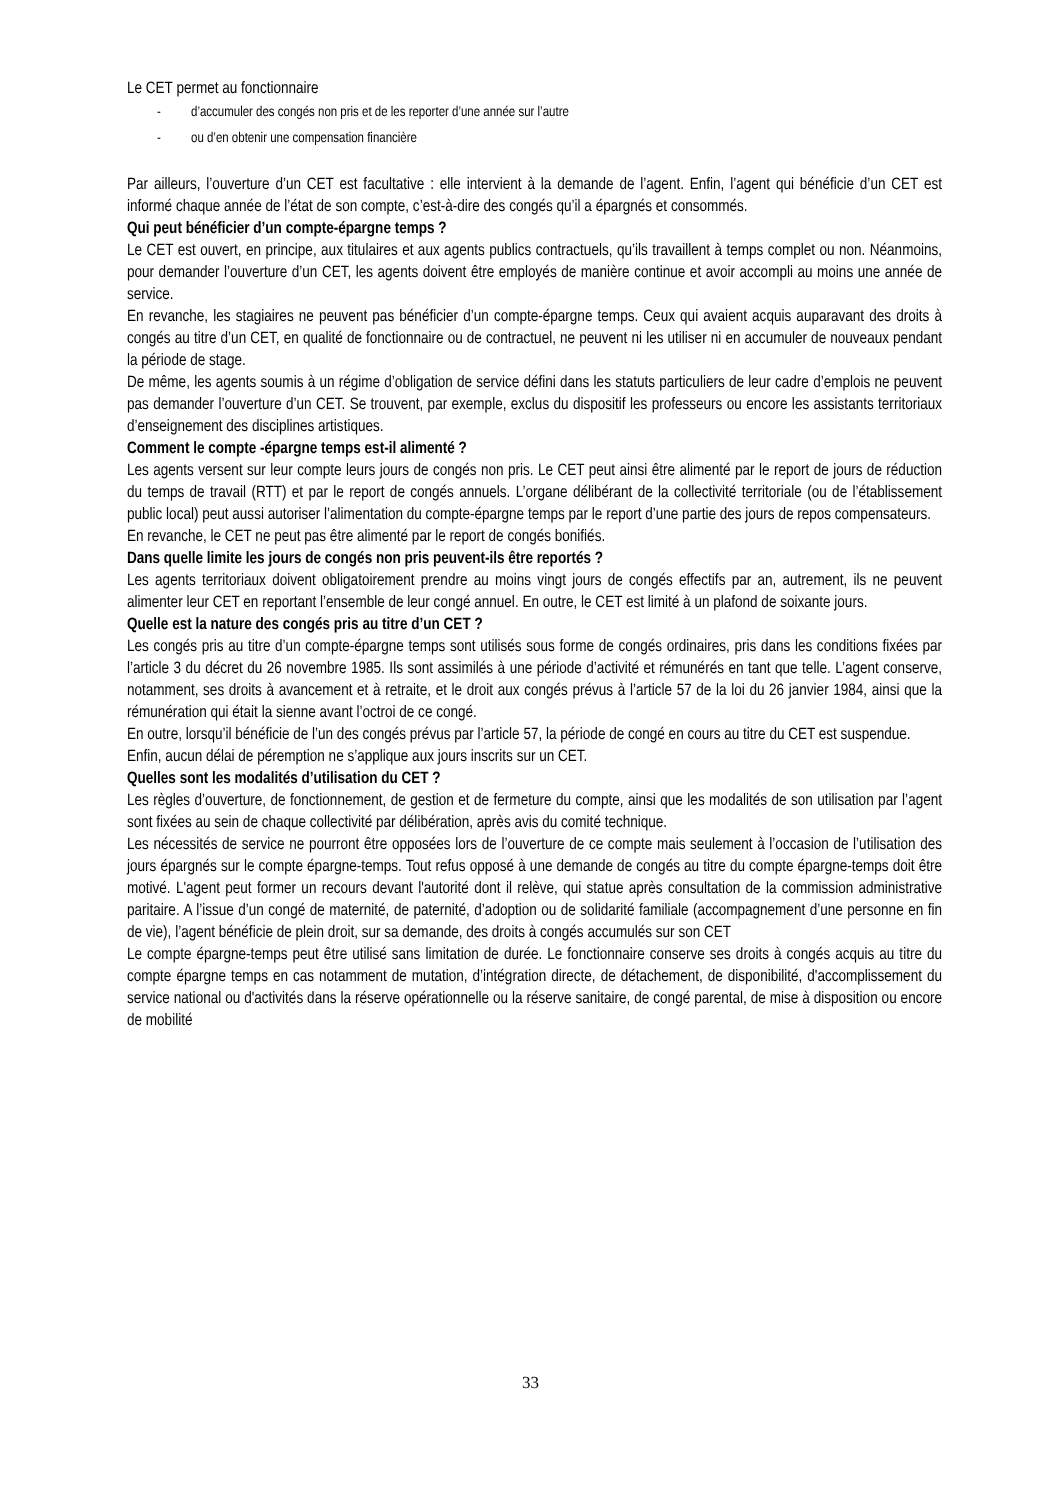Le CET permet au fonctionnaire
- d’accumuler des congés non pris et de les reporter d’une année sur l’autre
- ou d’en obtenir une compensation financière
Par ailleurs, l’ouverture d’un CET est facultative : elle intervient à la demande de l’agent. Enfin, l’agent qui bénéficie d’un CET est informé chaque année de l’état de son compte, c’est-à-dire des congés qu’il a épargnés et consommés.
Qui peut bénéficier d’un compte-épargne temps ?
Le CET est ouvert, en principe, aux titulaires et aux agents publics contractuels, qu’ils travaillent à temps complet ou non. Néanmoins, pour demander l’ouverture d’un CET, les agents doivent être employés de manière continue et avoir accompli au moins une année de service.
En revanche, les stagiaires ne peuvent pas bénéficier d’un compte-épargne temps. Ceux qui avaient acquis auparavant des droits à congés au titre d’un CET, en qualité de fonctionnaire ou de contractuel, ne peuvent ni les utiliser ni en accumuler de nouveaux pendant la période de stage.
De même, les agents soumis à un régime d’obligation de service défini dans les statuts particuliers de leur cadre d’emplois ne peuvent pas demander l’ouverture d’un CET. Se trouvent, par exemple, exclus du dispositif les professeurs ou encore les assistants territoriaux d’enseignement des disciplines artistiques.
Comment le compte -épargne temps est-il alimenté ?
Les agents versent sur leur compte leurs jours de congés non pris. Le CET peut ainsi être alimenté par le report de jours de réduction du temps de travail (RTT) et par le report de congés annuels. L’organe délibérant de la collectivité territoriale (ou de l’établissement public local) peut aussi autoriser l’alimentation du compte-épargne temps par le report d’une partie des jours de repos compensateurs.
En revanche, le CET ne peut pas être alimenté par le report de congés bonifiés.
Dans quelle limite les jours de congés non pris peuvent-ils être reportés ?
Les agents territoriaux doivent obligatoirement prendre au moins vingt jours de congés effectifs par an, autrement, ils ne peuvent alimenter leur CET en reportant l’ensemble de leur congé annuel. En outre, le CET est limité à un plafond de soixante jours.
Quelle est la nature des congés pris au titre d’un CET ?
Les congés pris au titre d’un compte-épargne temps sont utilisés sous forme de congés ordinaires, pris dans les conditions fixées par l’article 3 du décret du 26 novembre 1985. Ils sont assimilés à une période d’activité et rémunérés en tant que telle. L’agent conserve, notamment, ses droits à avancement et à retraite, et le droit aux congés prévus à l’article 57 de la loi du 26 janvier 1984, ainsi que la rémunération qui était la sienne avant l’octroi de ce congé.
En outre, lorsqu’il bénéficie de l’un des congés prévus par l’article 57, la période de congé en cours au titre du CET est suspendue.
Enfin, aucun délai de péremption ne s’applique aux jours inscrits sur un CET.
Quelles sont les modalités d’utilisation du CET ?
Les règles d’ouverture, de fonctionnement, de gestion et de fermeture du compte, ainsi que les modalités de son utilisation par l’agent sont fixées au sein de chaque collectivité par délibération, après avis du comité technique.
Les nécessités de service ne pourront être opposées lors de l’ouverture de ce compte mais seulement à l’occasion de l’utilisation des jours épargnés sur le compte épargne-temps. Tout refus opposé à une demande de congés au titre du compte épargne-temps doit être motivé. L'agent peut former un recours devant l'autorité dont il relève, qui statue après consultation de la commission administrative paritaire. A l’issue d’un congé de maternité, de paternité, d’adoption ou de solidarité familiale (accompagnement d’une personne en fin de vie), l’agent bénéficie de plein droit, sur sa demande, des droits à congés accumulés sur son CET
Le compte épargne-temps peut être utilisé sans limitation de durée. Le fonctionnaire conserve ses droits à congés acquis au titre du compte épargne temps en cas notamment de mutation, d’intégration directe, de détachement, de disponibilité, d'accomplissement du service national ou d'activités dans la réserve opérationnelle ou la réserve sanitaire, de congé parental, de mise à disposition ou encore de mobilité
33